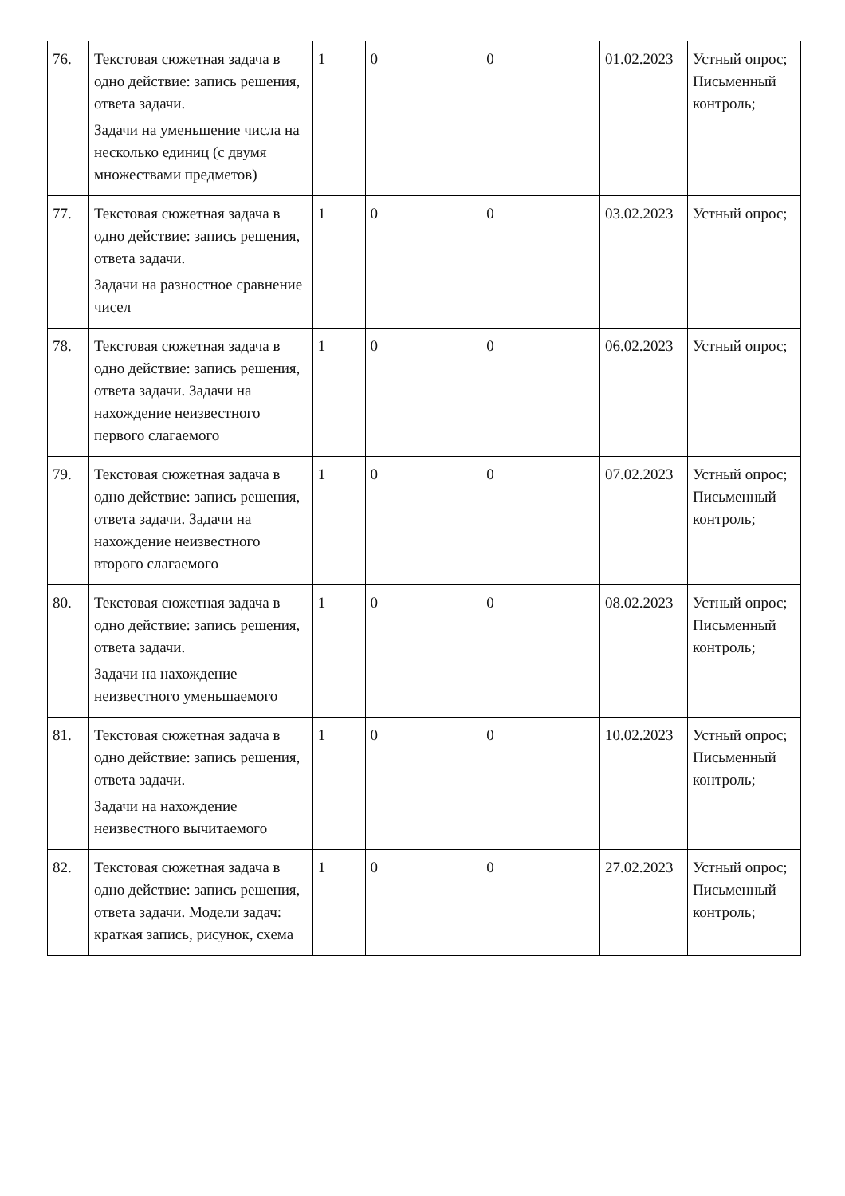| 76. | Текстовая сюжетная задача в одно действие: запись решения, ответа задачи. Задачи на уменьшение числа на несколько единиц (с двумя множествами предметов) | 1 | 0 | 0 | 01.02.2023 | Устный опрос; Письменный контроль; |
| 77. | Текстовая сюжетная задача в одно действие: запись решения, ответа задачи. Задачи на разностное сравнение чисел | 1 | 0 | 0 | 03.02.2023 | Устный опрос; |
| 78. | Текстовая сюжетная задача в одно действие: запись решения, ответа задачи. Задачи на нахождение неизвестного первого слагаемого | 1 | 0 | 0 | 06.02.2023 | Устный опрос; |
| 79. | Текстовая сюжетная задача в одно действие: запись решения, ответа задачи. Задачи на нахождение неизвестного второго слагаемого | 1 | 0 | 0 | 07.02.2023 | Устный опрос; Письменный контроль; |
| 80. | Текстовая сюжетная задача в одно действие: запись решения, ответа задачи. Задачи на нахождение неизвестного уменьшаемого | 1 | 0 | 0 | 08.02.2023 | Устный опрос; Письменный контроль; |
| 81. | Текстовая сюжетная задача в одно действие: запись решения, ответа задачи. Задачи на нахождение неизвестного вычитаемого | 1 | 0 | 0 | 10.02.2023 | Устный опрос; Письменный контроль; |
| 82. | Текстовая сюжетная задача в одно действие: запись решения, ответа задачи. Модели задач: краткая запись, рисунок, схема | 1 | 0 | 0 | 27.02.2023 | Устный опрос; Письменный контроль; |